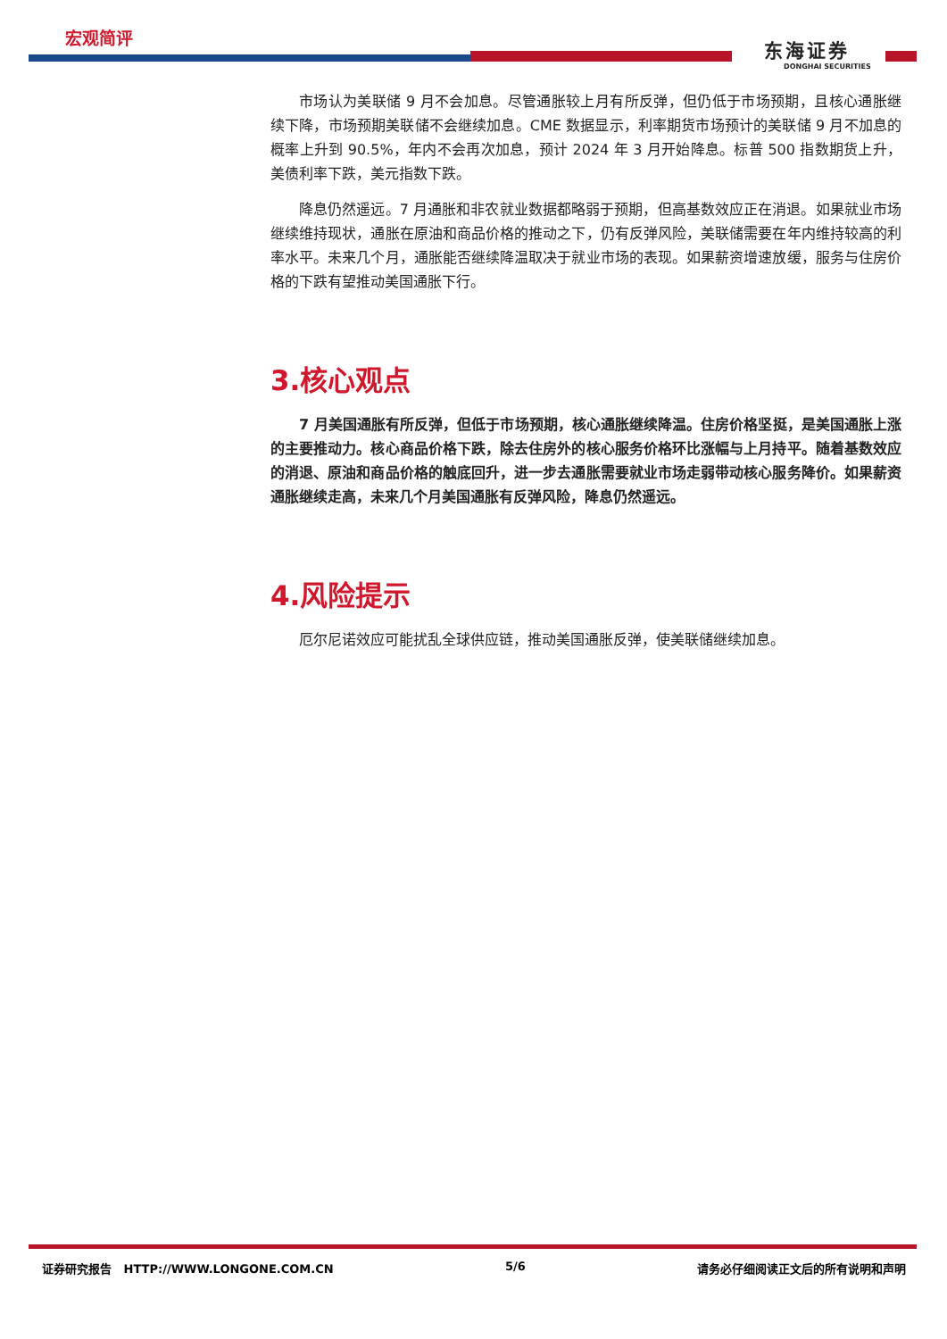宏观简评
东海证券
DONGHAI SECURITIES
市场认为美联储 9 月不会加息。尽管通胀较上月有所反弹，但仍低于市场预期，且核心通胀继续下降，市场预期美联储不会继续加息。CME 数据显示，利率期货市场预计的美联储 9 月不加息的概率上升到 90.5%，年内不会再次加息，预计 2024 年 3 月开始降息。标普 500 指数期货上升，美债利率下跌，美元指数下跌。
降息仍然遥远。7 月通胀和非农就业数据都略弱于预期，但高基数效应正在消退。如果就业市场继续维持现状，通胀在原油和商品价格的推动之下，仍有反弹风险，美联储需要在年内维持较高的利率水平。未来几个月，通胀能否继续降温取决于就业市场的表现。如果薪资增速放缓，服务与住房价格的下跌有望推动美国通胀下行。
3.核心观点
7 月美国通胀有所反弹，但低于市场预期，核心通胀继续降温。住房价格坚挺，是美国通胀上涨的主要推动力。核心商品价格下跌，除去住房外的核心服务价格环比涨幅与上月持平。随着基数效应的消退、原油和商品价格的触底回升，进一步去通胀需要就业市场走弱带动核心服务降价。如果薪资通胀继续走高，未来几个月美国通胀有反弹风险，降息仍然遥远。
4.风险提示
厄尔尼诺效应可能扰乱全球供应链，推动美国通胀反弹，使美联储继续加息。
证券研究报告 HTTP://WWW.LONGONE.COM.CN 5/6 请务必仔细阅读正文后的所有说明和声明